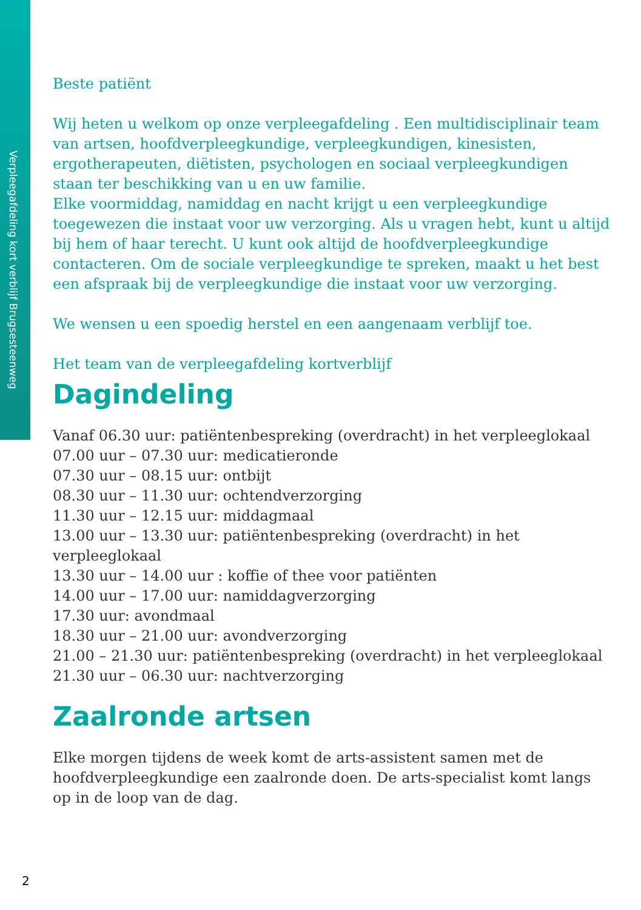Verpleegafdeling kort verblijf Brugsesteenweg
Beste patiënt
Wij heten u welkom op onze verpleegafdeling . Een multidisciplinair team van artsen, hoofdverpleegkundige, verpleegkundigen, kinesisten, ergotherapeuten, diëtisten, psychologen en sociaal verpleegkundigen staan ter beschikking van u en uw familie.
Elke voormiddag, namiddag en nacht krijgt u een verpleegkundige toegewezen die instaat voor uw verzorging. Als u vragen hebt, kunt u altijd bij hem of haar terecht. U kunt ook altijd de hoofdverpleegkundige contacteren. Om de sociale verpleegkundige te spreken, maakt u het best een afspraak bij de verpleegkundige die instaat voor uw verzorging.
We wensen u een spoedig herstel en een aangenaam verblijf toe.
Het team van de verpleegafdeling kortverblijf
Dagindeling
Vanaf 06.30 uur: patiëntenbespreking (overdracht) in het verpleeglokaal
07.00 uur – 07.30 uur: medicatieronde
07.30 uur – 08.15 uur: ontbijt
08.30 uur – 11.30 uur: ochtendverzorging
11.30 uur – 12.15 uur: middagmaal
13.00 uur – 13.30 uur: patiëntenbespreking (overdracht) in het verpleeglokaal
13.30 uur – 14.00 uur : koffie of thee voor patiënten
14.00 uur – 17.00 uur: namiddagverzorging
17.30 uur: avondmaal
18.30 uur – 21.00 uur: avondverzorging
21.00 – 21.30 uur: patiëntenbespreking (overdracht) in het verpleeglokaal
21.30 uur – 06.30 uur: nachtverzorging
Zaalronde artsen
Elke morgen tijdens de week komt de arts-assistent samen met de hoofdverpleegkundige een zaalronde doen. De arts-specialist komt langs op in de loop van de dag.
2